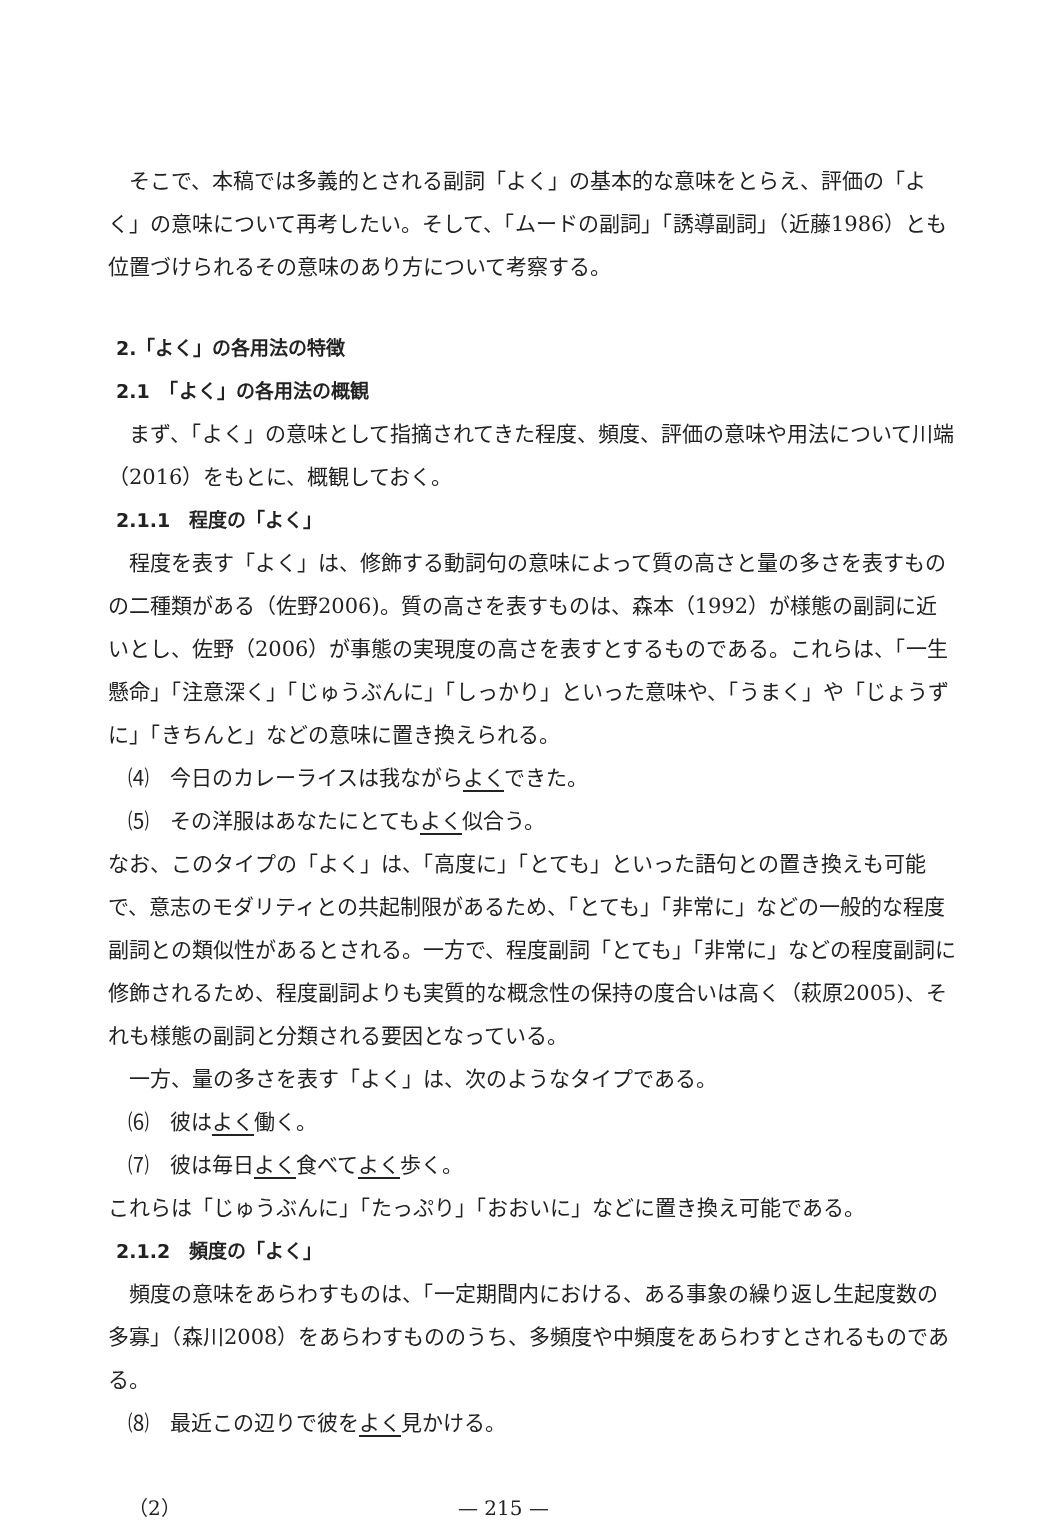そこで、本稿では多義的とされる副詞「よく」の基本的な意味をとらえ、評価の「よく」の意味について再考したい。そして、「ムードの副詞」「誘導副詞」（近藤1986）とも位置づけられるその意味のあり方について考察する。
2.「よく」の各用法の特徴
2.1　「よく」の各用法の概観
まず、「よく」の意味として指摘されてきた程度、頻度、評価の意味や用法について川端（2016）をもとに、概観しておく。
2.1.1　程度の「よく」
程度を表す「よく」は、修飾する動詞句の意味によって質の高さと量の多さを表すものの二種類がある（佐野2006)。質の高さを表すものは、森本（1992）が様態の副詞に近いとし、佐野（2006）が事態の実現度の高さを表すとするものである。これらは、「一生懸命」「注意深く」「じゅうぶんに」「しっかり」といった意味や、「うまく」や「じょうずに」「きちんと」などの意味に置き換えられる。
⑷　今日のカレーライスは我ながらよくできた。
⑸　その洋服はあなたにとてもよく似合う。
なお、このタイプの「よく」は、「高度に」「とても」といった語句との置き換えも可能で、意志のモダリティとの共起制限があるため、「とても」「非常に」などの一般的な程度副詞との類似性があるとされる。一方で、程度副詞「とても」「非常に」などの程度副詞に修飾されるため、程度副詞よりも実質的な概念性の保持の度合いは高く（萩原2005)、それも様態の副詞と分類される要因となっている。
一方、量の多さを表す「よく」は、次のようなタイプである。
⑹　彼はよく働く。
⑺　彼は毎日よく食べてよく歩く。
これらは「じゅうぶんに」「たっぷり」「おおいに」などに置き換え可能である。
2.1.2　頻度の「よく」
頻度の意味をあらわすものは、「一定期間内における、ある事象の繰り返し生起度数の多寡」（森川2008）をあらわすもののうち、多頻度や中頻度をあらわすとされるものである。
⑻　最近この辺りで彼をよく見かける。
（2） — 215 —